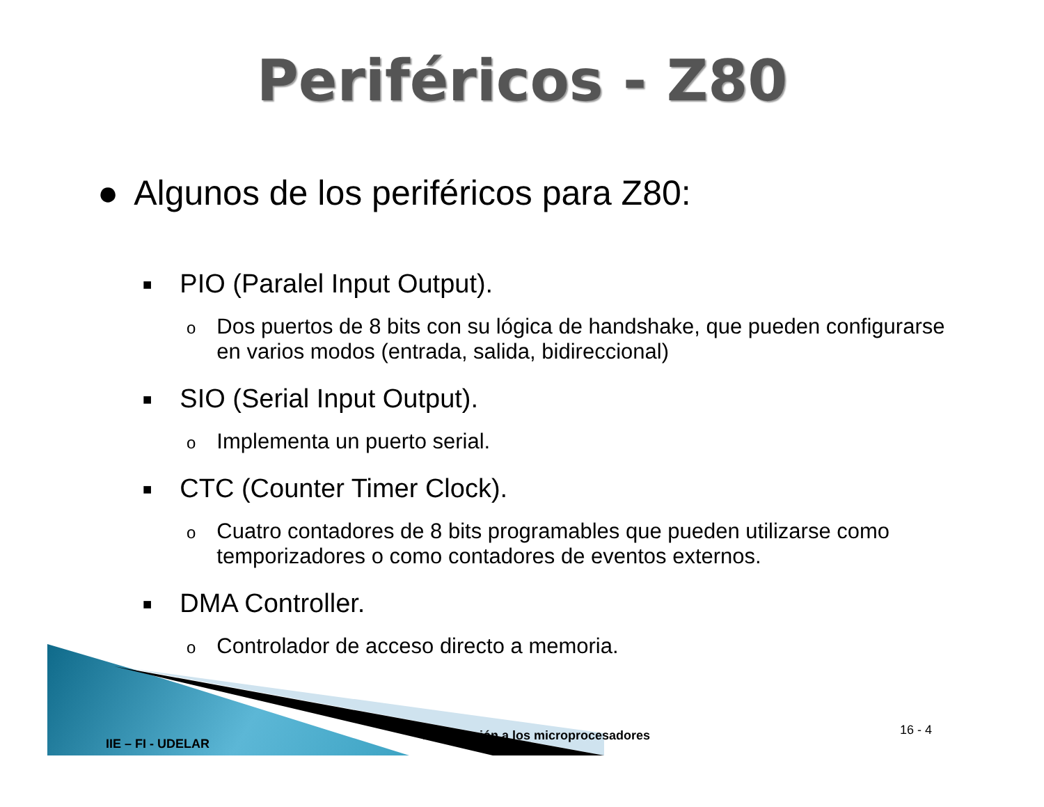Periféricos - Z80
● Algunos de los periféricos para Z80:
■ PIO (Paralel Input Output).
o Dos puertos de 8 bits con su lógica de handshake, que pueden configurarse en varios modos (entrada, salida, bidireccional)
■ SIO (Serial Input Output).
o Implementa un puerto serial.
■ CTC (Counter Timer Clock).
o Cuatro contadores de 8 bits programables que pueden utilizarse como temporizadores o como contadores de eventos externos.
■ DMA Controller.
o Controlador de acceso directo a memoria.
IIE – FI - UDELAR
Introducción a los microprocesadores 16 - 4